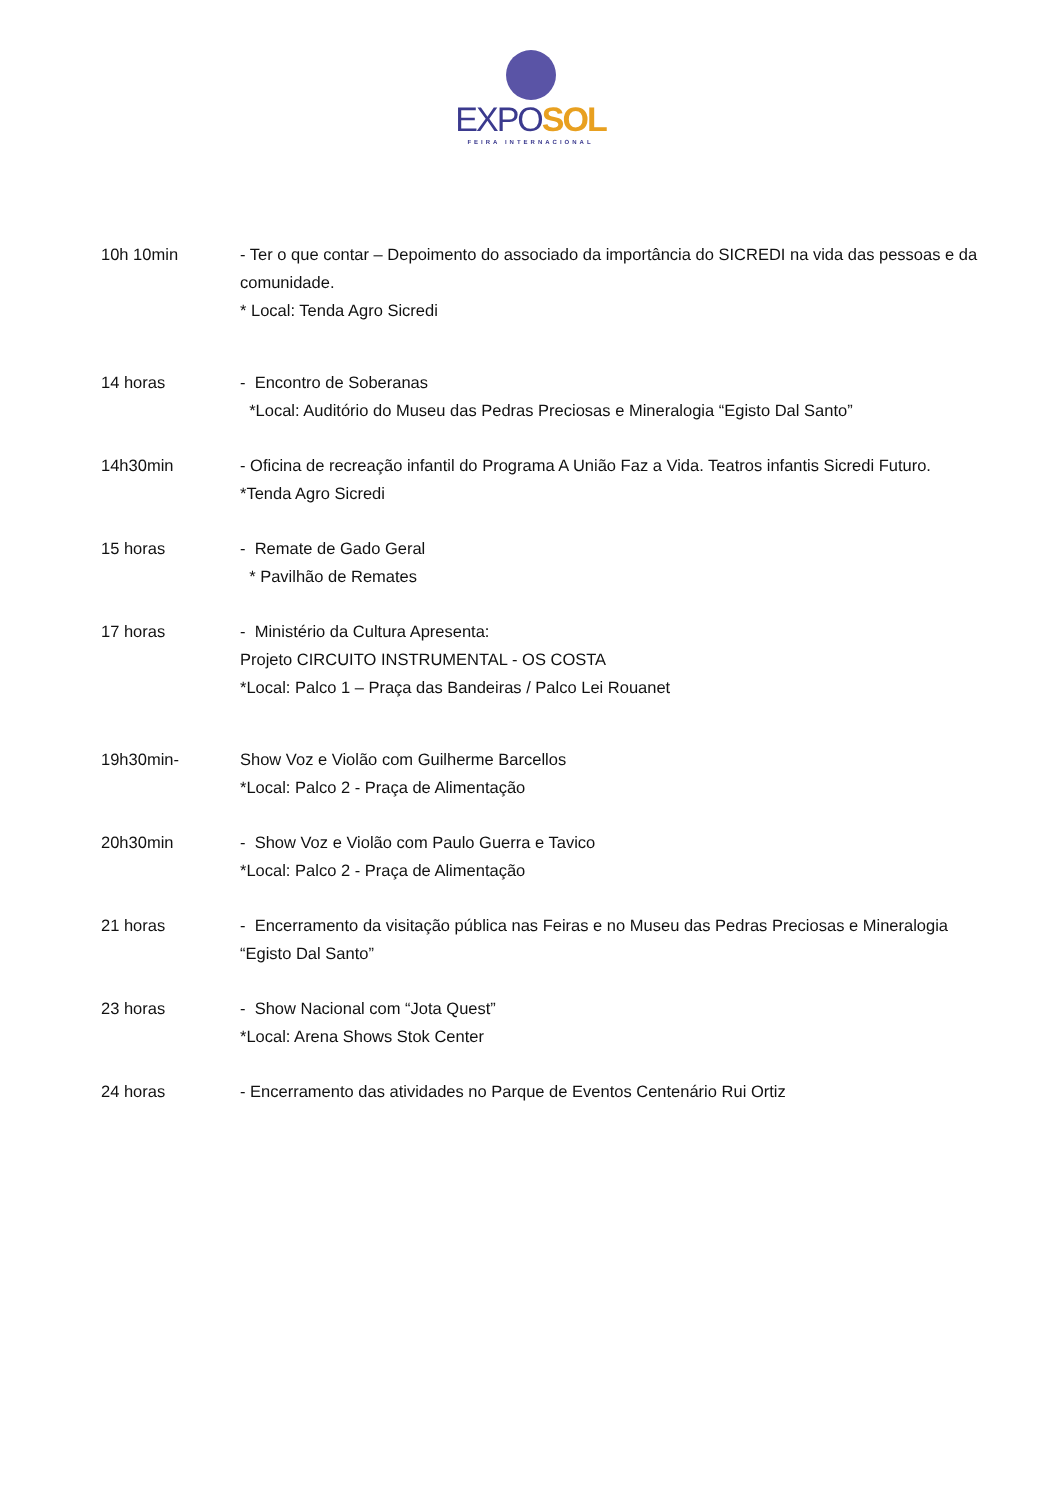EXPO SOL
FEIRA INTERNACIONAL
10h 10min - Ter o que contar – Depoimento do associado da importância do SICREDI na vida das pessoas e da comunidade.
* Local: Tenda Agro Sicredi
14 horas - Encontro de Soberanas
*Local: Auditório do Museu das Pedras Preciosas e Mineralogia “Egisto Dal Santo”
14h30min - Oficina de recreação infantil do Programa A União Faz a Vida. Teatros infantis Sicredi Futuro.
*Tenda Agro Sicredi
15 horas - Remate de Gado Geral
* Pavilhão de Remates
17 horas - Ministério da Cultura Apresenta:
Projeto CIRCUITO INSTRUMENTAL - OS COSTA
*Local: Palco 1 – Praça das Bandeiras / Palco Lei Rouanet
19h30min- Show Voz e Violão com Guilherme Barcellos
*Local: Palco 2 - Praça de Alimentação
20h30min - Show Voz e Violão com Paulo Guerra e Tavico
*Local: Palco 2 - Praça de Alimentação
21 horas - Encerramento da visitação pública nas Feiras e no Museu das Pedras Preciosas e Mineralogia “Egisto Dal Santo”
23 horas - Show Nacional com “Jota Quest”
*Local: Arena Shows Stok Center
24 horas - Encerramento das atividades no Parque de Eventos Centenário Rui Ortiz